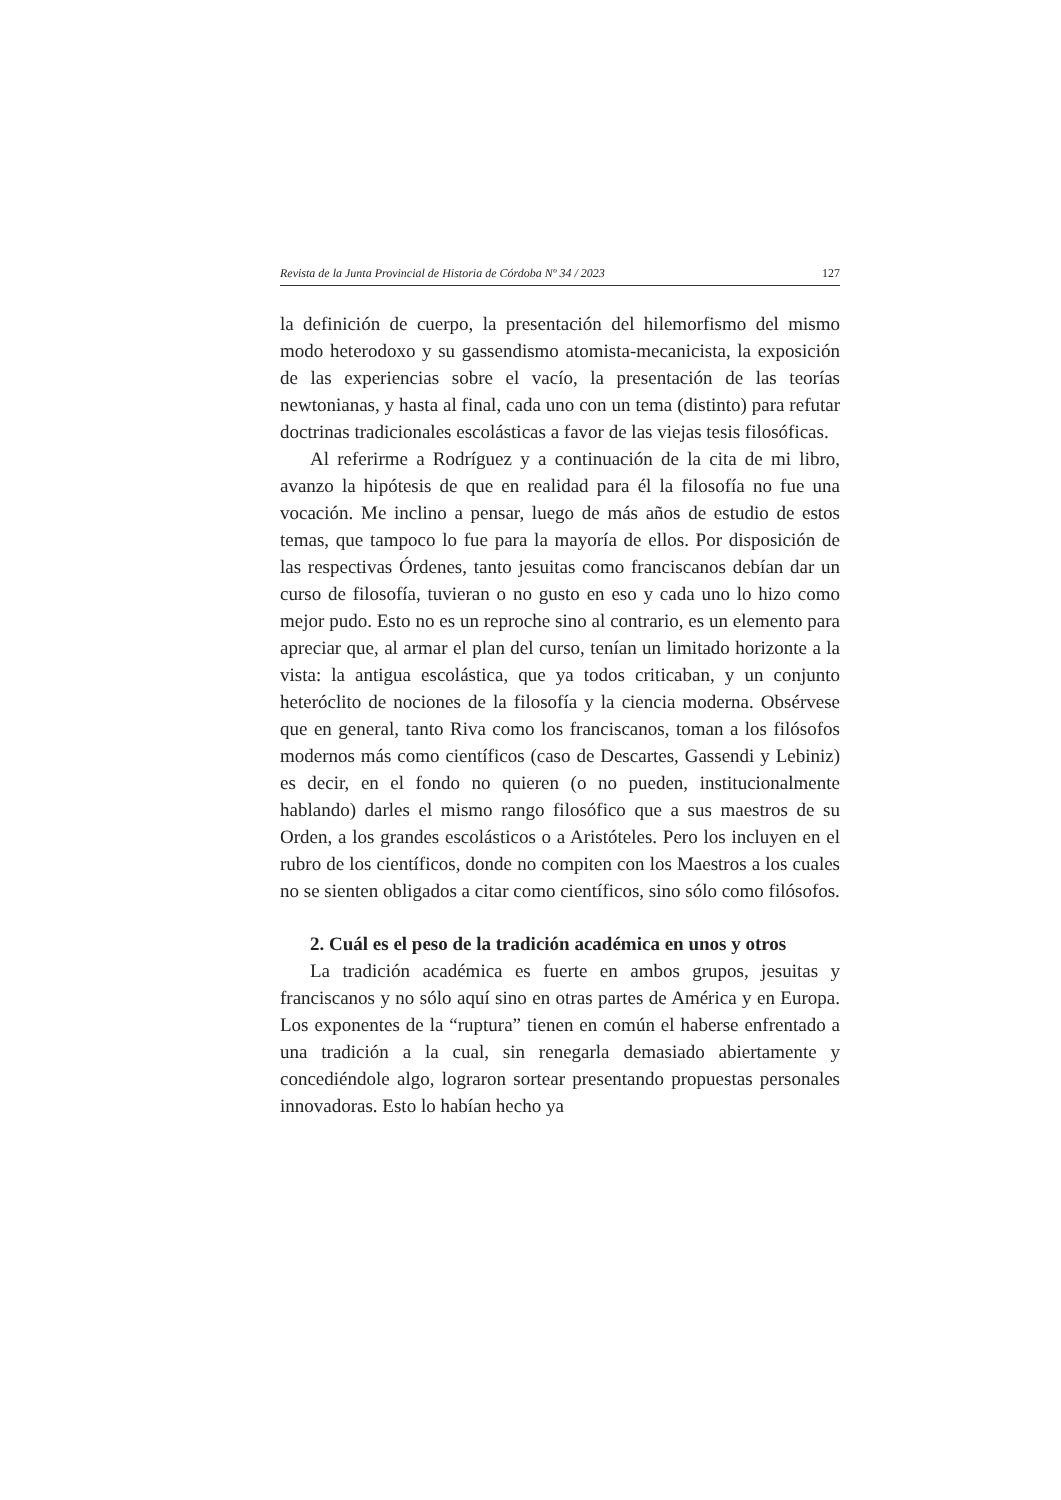Revista de la Junta Provincial de Historia de Córdoba Nº 34 / 2023 127
la definición de cuerpo, la presentación del hilemorfismo del mismo modo heterodoxo y su gassendismo atomista-mecanicista, la exposición de las experiencias sobre el vacío, la presentación de las teorías newtonianas, y hasta al final, cada uno con un tema (distinto) para refutar doctrinas tradicionales escolásticas a favor de las viejas tesis filosóficas.
Al referirme a Rodríguez y a continuación de la cita de mi libro, avanzo la hipótesis de que en realidad para él la filosofía no fue una vocación. Me inclino a pensar, luego de más años de estudio de estos temas, que tampoco lo fue para la mayoría de ellos. Por disposición de las respectivas Órdenes, tanto jesuitas como franciscanos debían dar un curso de filosofía, tuvieran o no gusto en eso y cada uno lo hizo como mejor pudo. Esto no es un reproche sino al contrario, es un elemento para apreciar que, al armar el plan del curso, tenían un limitado horizonte a la vista: la antigua escolástica, que ya todos criticaban, y un conjunto heteróclito de nociones de la filosofía y la ciencia moderna. Obsérvese que en general, tanto Riva como los franciscanos, toman a los filósofos modernos más como científicos (caso de Descartes, Gassendi y Lebiniz) es decir, en el fondo no quieren (o no pueden, institucionalmente hablando) darles el mismo rango filosófico que a sus maestros de su Orden, a los grandes escolásticos o a Aristóteles. Pero los incluyen en el rubro de los científicos, donde no compiten con los Maestros a los cuales no se sienten obligados a citar como científicos, sino sólo como filósofos.
2. Cuál es el peso de la tradición académica en unos y otros
La tradición académica es fuerte en ambos grupos, jesuitas y franciscanos y no sólo aquí sino en otras partes de América y en Europa. Los exponentes de la “ruptura” tienen en común el haberse enfrentado a una tradición a la cual, sin renegarla demasiado abiertamente y concediéndole algo, lograron sortear presentando propuestas personales innovadoras. Esto lo habían hecho ya